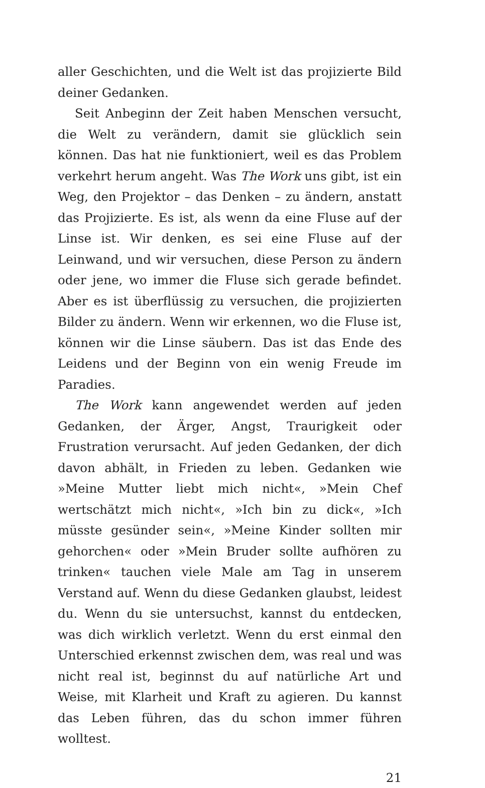aller Geschichten, und die Welt ist das projizierte Bild deiner Gedanken.
Seit Anbeginn der Zeit haben Menschen versucht, die Welt zu verändern, damit sie glücklich sein können. Das hat nie funktioniert, weil es das Problem verkehrt herum angeht. Was The Work uns gibt, ist ein Weg, den Projektor – das Denken – zu ändern, anstatt das Projizierte. Es ist, als wenn da eine Fluse auf der Linse ist. Wir denken, es sei eine Fluse auf der Leinwand, und wir versuchen, diese Person zu ändern oder jene, wo immer die Fluse sich gerade befindet. Aber es ist überflüssig zu versuchen, die projizierten Bilder zu ändern. Wenn wir erkennen, wo die Fluse ist, können wir die Linse säubern. Das ist das Ende des Leidens und der Beginn von ein wenig Freude im Paradies.
The Work kann angewendet werden auf jeden Gedanken, der Ärger, Angst, Traurigkeit oder Frustration verursacht. Auf jeden Gedanken, der dich davon abhält, in Frieden zu leben. Gedanken wie »Meine Mutter liebt mich nicht«, »Mein Chef wertschätzt mich nicht«, »Ich bin zu dick«, »Ich müsste gesünder sein«, »Meine Kinder sollten mir gehorchen« oder »Mein Bruder sollte aufhören zu trinken« tauchen viele Male am Tag in unserem Verstand auf. Wenn du diese Gedanken glaubst, leidest du. Wenn du sie untersuchst, kannst du entdecken, was dich wirklich verletzt. Wenn du erst einmal den Unterschied erkennst zwischen dem, was real und was nicht real ist, beginnst du auf natürliche Art und Weise, mit Klarheit und Kraft zu agieren. Du kannst das Leben führen, das du schon immer führen wolltest.
21